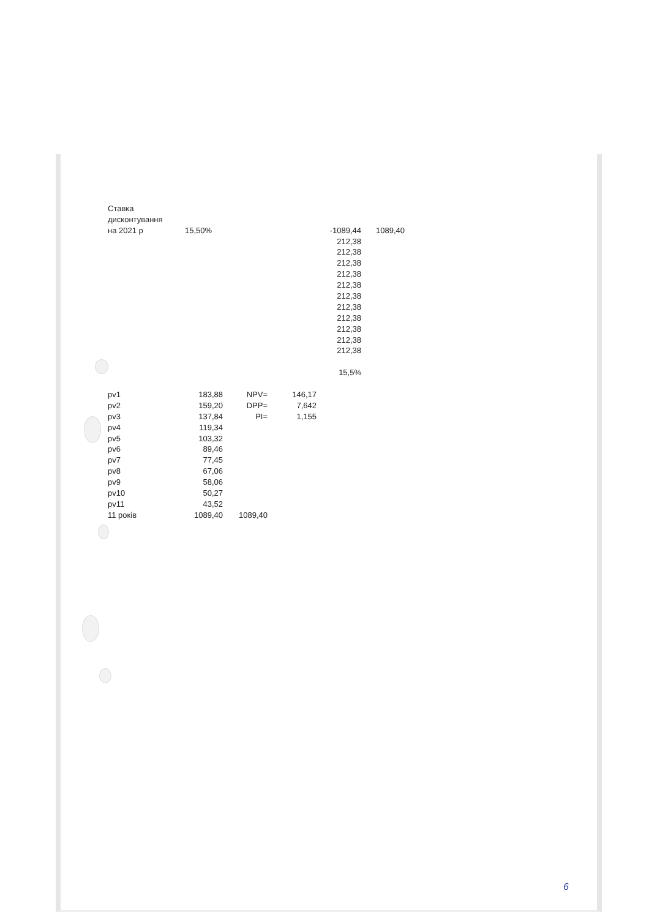| Ставка | | | | | |
| дисконтування | | | | | |
| на 2021 р | 15,50% | | | -1089,44 | 1089,40 |
| | | | | 212,38 | |
| | | | | 212,38 | |
| | | | | 212,38 | |
| | | | | 212,38 | |
| | | | | 212,38 | |
| | | | | 212,38 | |
| | | | | 212,38 | |
| | | | | 212,38 | |
| | | | | 212,38 | |
| | | | | 212,38 | |
| | | | | 212,38 | |
| | | | | 15,5% | |
| pv1 | 183,88 | NPV= | 146,17 | | |
| pv2 | 159,20 | DPP= | 7,642 | | |
| pv3 | 137,84 | PI= | 1,155 | | |
| pv4 | 119,34 | | | | |
| pv5 | 103,32 | | | | |
| pv6 | 89,46 | | | | |
| pv7 | 77,45 | | | | |
| pv8 | 67,06 | | | | |
| pv9 | 58,06 | | | | |
| pv10 | 50,27 | | | | |
| pv11 | 43,52 | | | | |
| 11 років | 1089,40 | 1089,40 | | | |
6